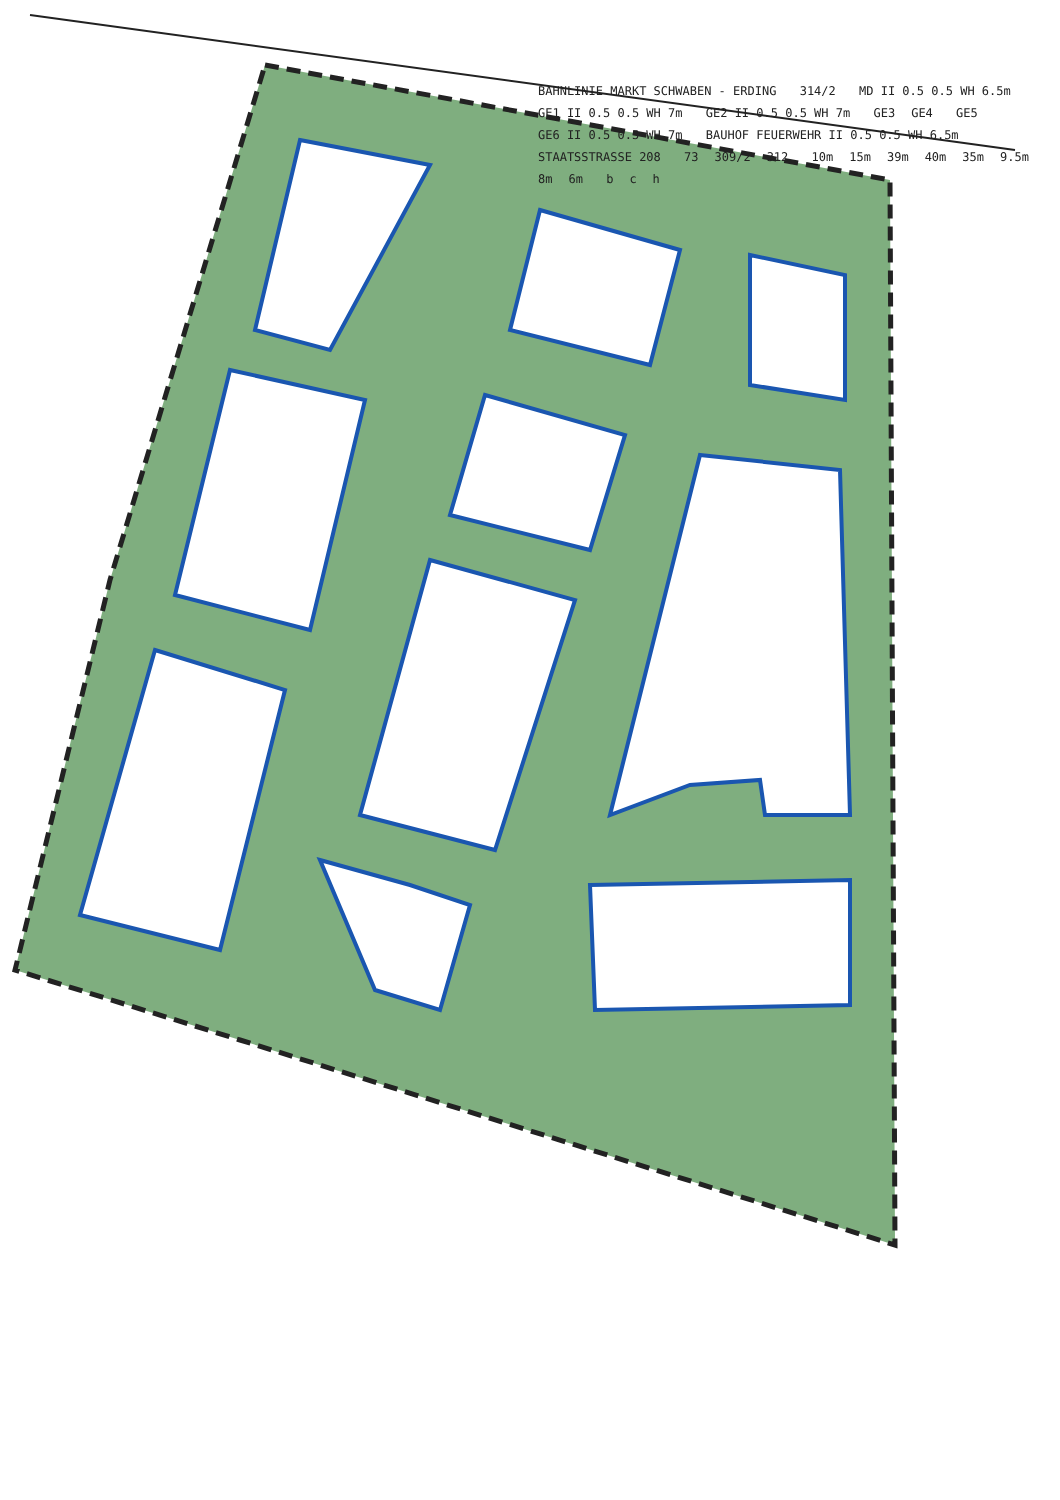BAHNLINIE MARKT SCHWABEN - ERDING 314/2 MD II 0.5 0.5 WH 6.5m GE1 II 0.5 0.5 WH 7m GE2 II 0.5 0.5 WH 7m GE3 GE4 GE5 GE6 II 0.5 0.5 WH 7m BAUHOF FEUERWEHR II 0.5 0.5 WH 6.5m STAATSSTRASSE 208 73 309/2 312 10m 15m 39m 40m 35m 9.5m 8m 6m b c h